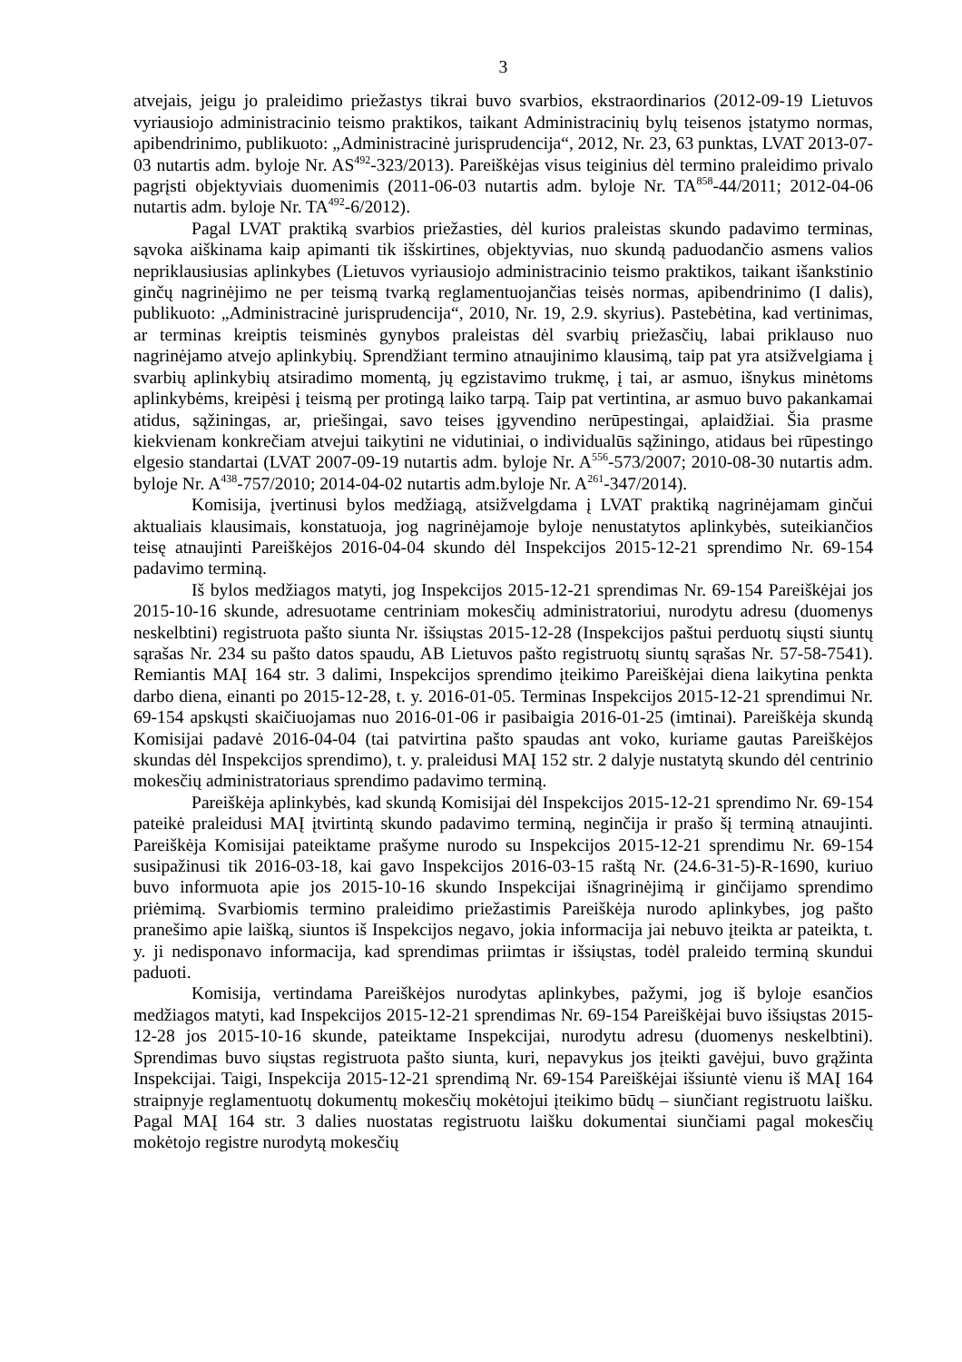3
atvejais, jeigu jo praleidimo priežastys tikrai buvo svarbios, ekstraordinarios (2012-09-19 Lietuvos vyriausiojo administracinio teismo praktikos, taikant Administracinių bylų teisenos įstatymo normas, apibendrinimo, publikuoto: „Administracinė jurisprudencija“, 2012, Nr. 23, 63 punktas, LVAT 2013-07-03 nutartis adm. byloje Nr. AS<sup>492</sup>-323/2013). Pareiškėjas visus teiginius dėl termino praleidimo privalo pagrįsti objektyviais duomenimis (2011-06-03 nutartis adm. byloje Nr. TA<sup>858</sup>-44/2011; 2012-04-06 nutartis adm. byloje Nr. TA<sup>492</sup>-6/2012).
Pagal LVAT praktiką svarbios priežasties, dėl kurios praleistas skundo padavimo terminas, sąvoka aiškinama kaip apimanti tik išskirtines, objektyvias, nuo skundą paduodančio asmens valios nepriklausiusias aplinkybes (Lietuvos vyriausiojo administracinio teismo praktikos, taikant išankstinio ginčų nagrinėjimo ne per teismą tvarką reglamentuojančias teisės normas, apibendrinimo (I dalis), publikuoto: „Administracinė jurisprudencija“, 2010, Nr. 19, 2.9. skyrius). Pastebėtina, kad vertinimas, ar terminas kreiptis teisminės gynybos praleistas dėl svarbių priežasčių, labai priklauso nuo nagrinėjamo atvejo aplinkybių. Sprendžiant termino atnaujinimo klausimą, taip pat yra atsižvelgiama į svarbių aplinkybių atsiradimo momentą, jų egzistavimo trukmę, į tai, ar asmuo, išnykus minėtoms aplinkybėms, kreipėsi į teismą per protingą laiko tarpą. Taip pat vertintina, ar asmuo buvo pakankamai atidus, sąžiningas, ar, priešingai, savo teises įgyvendino nerūpestingai, aplaidžiai. Šia prasme kiekvienam konkrečiam atvejui taikytini ne vidutiniai, o individualūs sąžiningo, atidaus bei rūpestingo elgesio standartai (LVAT 2007-09-19 nutartis adm. byloje Nr. A<sup>556</sup>-573/2007; 2010-08-30 nutartis adm. byloje Nr. A<sup>438</sup>-757/2010; 2014-04-02 nutartis adm.byloje Nr. A<sup>261</sup>-347/2014).
Komisija, įvertinusi bylos medžiagą, atsižvelgdama į LVAT praktiką nagrinėjamam ginčui aktualiais klausimais, konstatuoja, jog nagrinėjamoje byloje nenustatytos aplinkybės, suteikiančios teisę atnaujinti Pareiškėjos 2016-04-04 skundo dėl Inspekcijos 2015-12-21 sprendimo Nr. 69-154 padavimo terminą.
Iš bylos medžiagos matyti, jog Inspekcijos 2015-12-21 sprendimas Nr. 69-154 Pareiškėjai jos 2015-10-16 skunde, adresuotame centriniam mokesčių administratoriui, nurodytu adresu (duomenys neskelbtini) registruota pašto siunta Nr. išsiųstas 2015-12-28 (Inspekcijos paštui perduotų siųsti siuntų sąrašas Nr. 234 su pašto datos spaudu, AB Lietuvos pašto registruotų siuntų sąrašas Nr. 57-58-7541). Remiantis MAĮ 164 str. 3 dalimi, Inspekcijos sprendimo įteikimo Pareiškėjai diena laikytina penkta darbo diena, einanti po 2015-12-28, t. y. 2016-01-05. Terminas Inspekcijos 2015-12-21 sprendimui Nr. 69-154 apskųsti skaičiuojamas nuo 2016-01-06 ir pasibaigia 2016-01-25 (imtinai). Pareiškėja skundą Komisijai padavė 2016-04-04 (tai patvirtina pašto spaudas ant voko, kuriame gautas Pareiškėjos skundas dėl Inspekcijos sprendimo), t. y. praleidusi MAĮ 152 str. 2 dalyje nustatytą skundo dėl centrinio mokesčių administratoriaus sprendimo padavimo terminą.
Pareiškėja aplinkybės, kad skundą Komisijai dėl Inspekcijos 2015-12-21 sprendimo Nr. 69-154 pateikė praleidusi MAĮ įtvirtintą skundo padavimo terminą, neginčija ir prašo šį terminą atnaujinti. Pareiškėja Komisijai pateiktame prašyme nurodo su Inspekcijos 2015-12-21 sprendimu Nr. 69-154 susipažinusi tik 2016-03-18, kai gavo Inspekcijos 2016-03-15 raštą Nr. (24.6-31-5)-R-1690, kuriuo buvo informuota apie jos 2015-10-16 skundo Inspekcijai išnagrinėjimą ir ginčijamo sprendimo priėmimą. Svarbiomis termino praleidimo priežastimis Pareiškėja nurodo aplinkybes, jog pašto pranešimo apie laišką, siuntos iš Inspekcijos negavo, jokia informacija jai nebuvo įteikta ar pateikta, t. y. ji nedisponavo informacija, kad sprendimas priimtas ir išsiųstas, todėl praleido terminą skundui paduoti.
Komisija, vertindama Pareiškėjos nurodytas aplinkybes, pažymi, jog iš byloje esančios medžiagos matyti, kad Inspekcijos 2015-12-21 sprendimas Nr. 69-154 Pareiškėjai buvo išsiųstas 2015-12-28 jos 2015-10-16 skunde, pateiktame Inspekcijai, nurodytu adresu (duomenys neskelbtini). Sprendimas buvo siųstas registruota pašto siunta, kuri, nepavykus jos įteikti gavėjui, buvo grąžinta Inspekcijai. Taigi, Inspekcija 2015-12-21 sprendimą Nr. 69-154 Pareiškėjai išsiuntė vienu iš MAĮ 164 straipnyje reglamentuotų dokumentų mokesčių mokėtojui įteikimo būdų – siunčiant registruotu laišku. Pagal MAĮ 164 str. 3 dalies nuostatas registruotu laišku dokumentai siunčiami pagal mokesčių mokėtojo registre nurodytą mokesčių